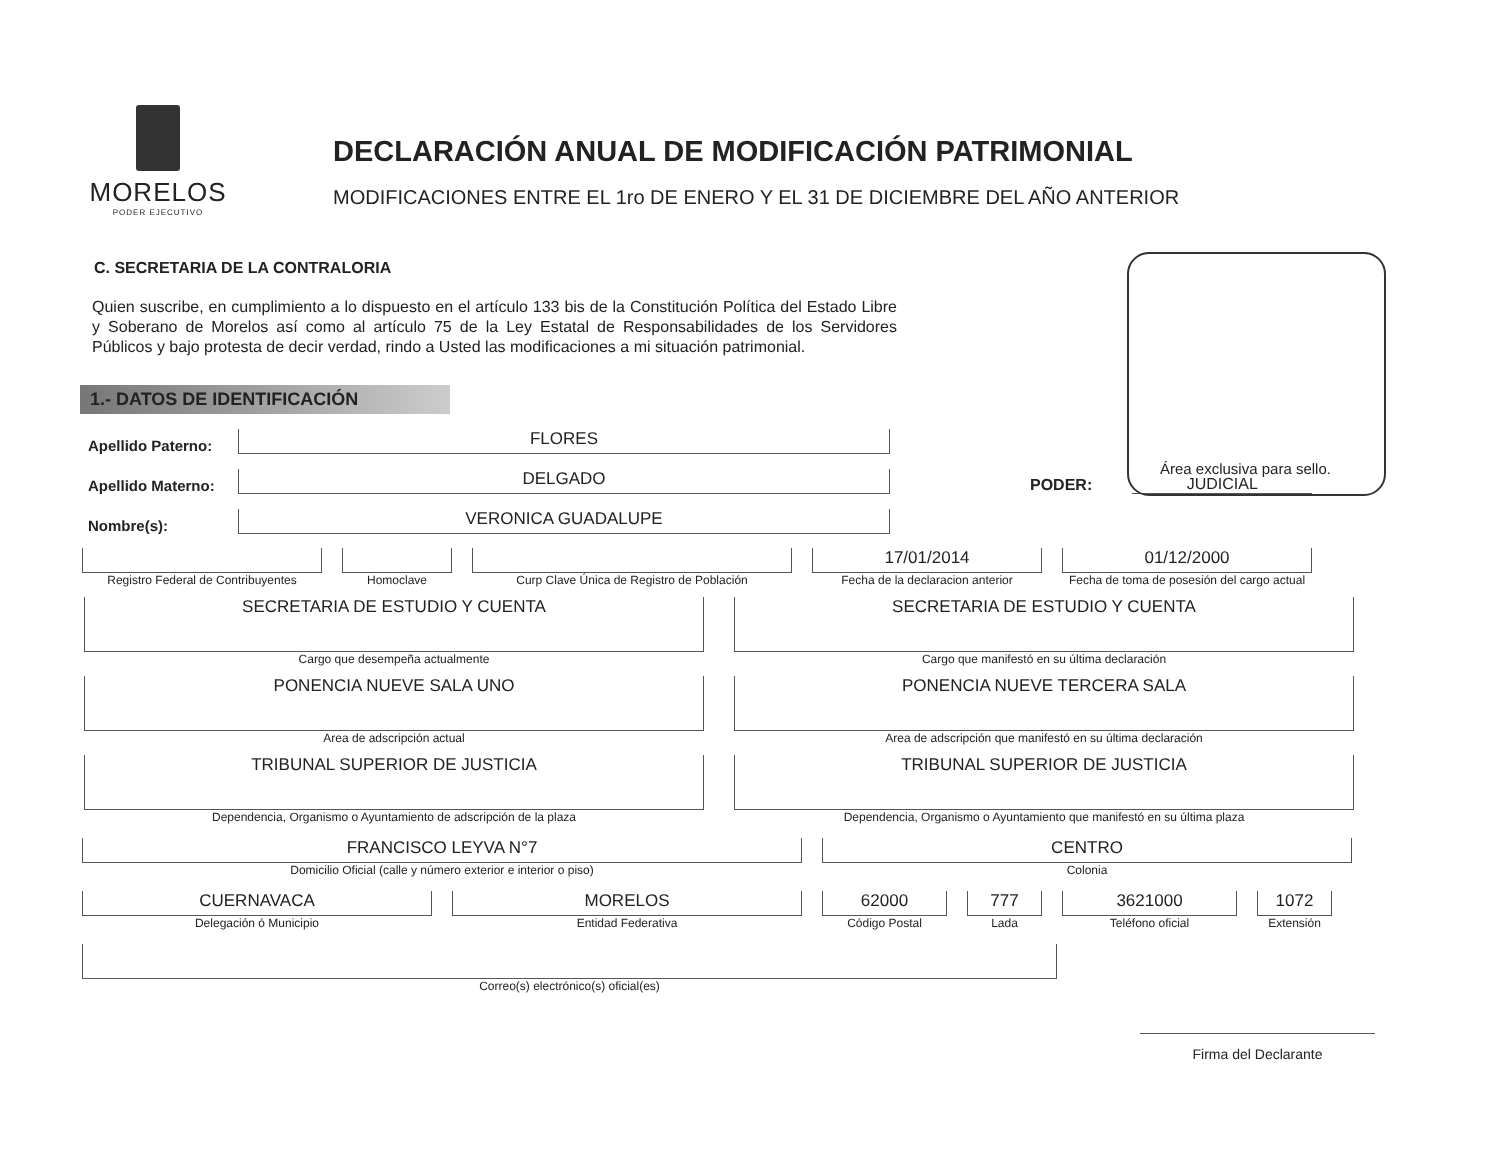MORELOS
PODER EJECUTIVO
DECLARACIÓN ANUAL DE MODIFICACIÓN PATRIMONIAL
MODIFICACIONES ENTRE EL 1ro DE ENERO Y EL 31 DE DICIEMBRE DEL AÑO ANTERIOR
Área exclusiva para sello.
C. SECRETARIA DE LA CONTRALORIA
Quien suscribe, en cumplimiento a lo dispuesto en el artículo 133 bis de la Constitución Política del Estado Libre y Soberano de Morelos así como al artículo 75 de la Ley Estatal de Responsabilidades de los Servidores Públicos y bajo protesta de decir verdad, rindo a Usted las modificaciones a mi situación patrimonial.
1.- DATOS DE IDENTIFICACIÓN
Apellido Paterno:
FLORES
Apellido Materno:
DELGADO
PODER:
JUDICIAL
Nombre(s):
VERONICA GUADALUPE
Registro Federal de Contribuyentes
Homoclave
Curp Clave Única de Registro de Población
17/01/2014
Fecha de la declaracion anterior
01/12/2000
Fecha de toma de posesión del cargo actual
SECRETARIA DE ESTUDIO Y CUENTA
Cargo que desempeña actualmente
SECRETARIA DE ESTUDIO Y CUENTA
Cargo que manifestó en su última declaración
PONENCIA NUEVE SALA UNO
Area de adscripción actual
PONENCIA NUEVE TERCERA SALA
Area de adscripción que manifestó en su última declaración
TRIBUNAL SUPERIOR DE JUSTICIA
Dependencia, Organismo o Ayuntamiento de adscripción de la plaza
TRIBUNAL SUPERIOR DE JUSTICIA
Dependencia, Organismo o Ayuntamiento que manifestó en su última plaza
FRANCISCO LEYVA N°7
Domicilio Oficial (calle y número exterior e interior o piso)
CENTRO
Colonia
CUERNAVACA
Delegación ó Municipio
MORELOS
Entidad Federativa
62000
Código Postal
777
Lada
3621000
Teléfono oficial
1072
Extensión
Correo(s) electrónico(s) oficial(es)
Firma del Declarante